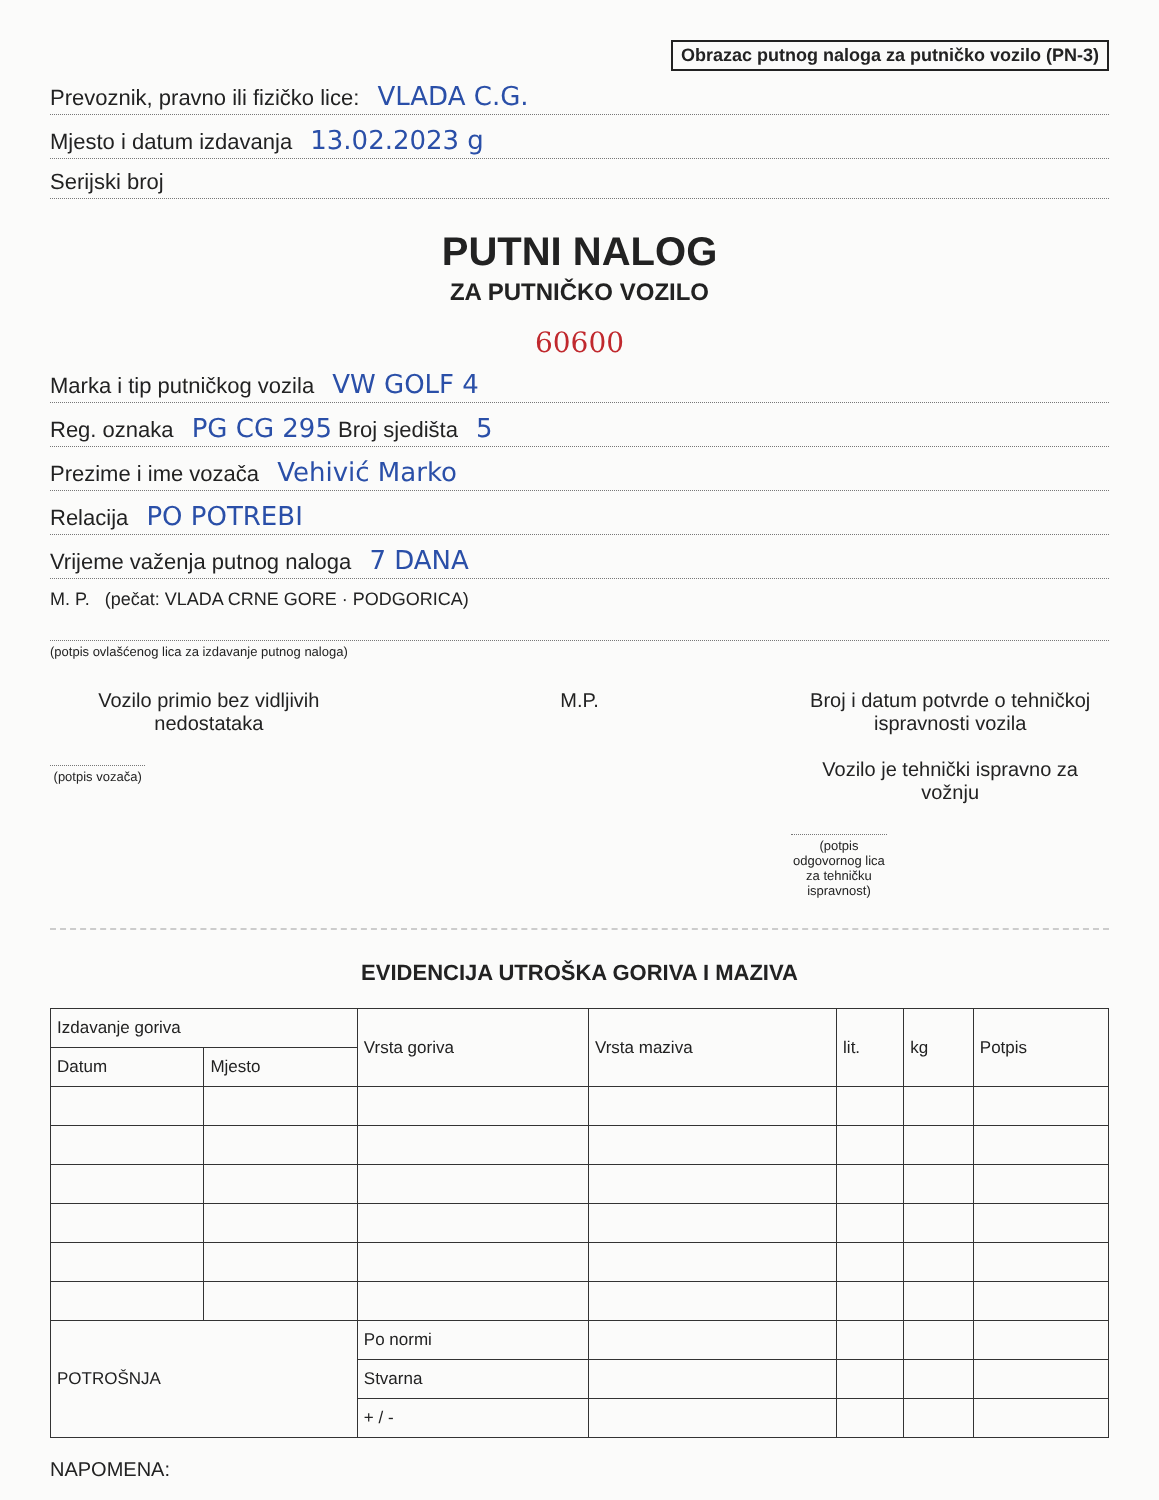Obrazac putnog naloga za putničko vozilo (PN-3)
Prevoznik, pravno ili fizičko lice: VLADA C.G.
Mjesto i datum izdavanja 13.02.2023 g
Serijski broj
PUTNI NALOG
ZA PUTNIČKO VOZILO
60600
Marka i tip putničkog vozila VW GOLF 4
Reg. oznaka PG CG 295 Broj sjedišta 5
Prezime i ime vozača Vehivić Marko
Relacija PO POTREBI
Vrijeme važenja putnog naloga 7 DANA
M. P. (pečat: VLADA CRNE GORE · PODGORICA)
(potpis ovlašćenog lica za izdavanje putnog naloga)
Vozilo primio bez vidljivih nedostataka
(potpis vozača)
M.P. Broj i datum potvrde o tehničkoj ispravnosti vozila
Vozilo je tehnički ispravno za vožnju
(potpis odgovornog lica za tehničku ispravnost)
EVIDENCIJA UTROŠKA GORIVA I MAZIVA
| Izdavanje goriva | | Vrsta goriva | Vrsta maziva | lit. | kg | Potpis |
| --- | --- | --- | --- | --- | --- | --- |
| Datum | Mjesto | | | | | |
| POTROŠNJA | | Po normi | | | | |
| | | Stvarna | | | | |
| | | + / - | | | | |
NAPOMENA: